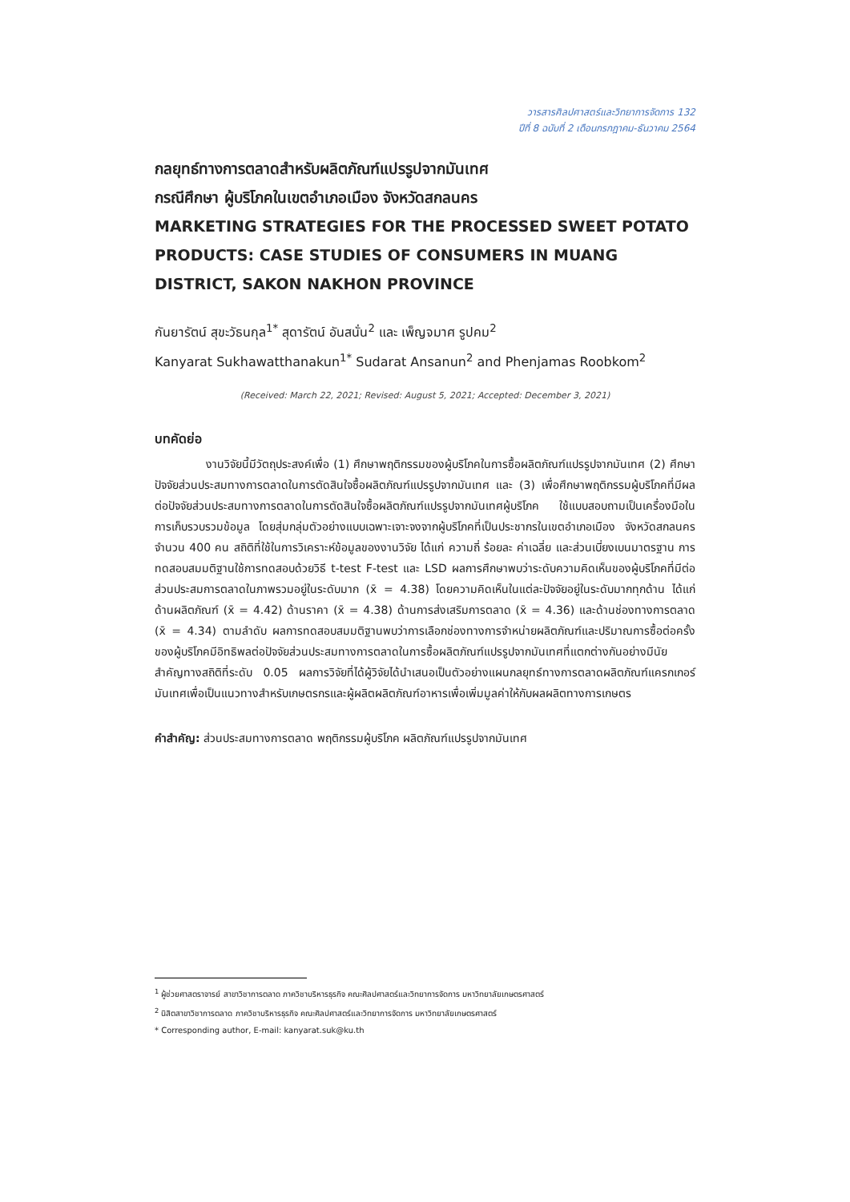วารสารศิลปศาสตร์และวิทยาการจัดการ 132
ปีที่ 8 ฉบับที่ 2 เดือนกรกฎาคม-ธันวาคม 2564
กลยุทธ์ทางการตลาดสำหรับผลิตภัณฑ์แปรรูปจากมันเทศ
กรณีศึกษา ผู้บริโภคในเขตอำเภอเมือง จังหวัดสกลนคร
MARKETING STRATEGIES FOR THE PROCESSED SWEET POTATO PRODUCTS: CASE STUDIES OF CONSUMERS IN MUANG DISTRICT, SAKON NAKHON PROVINCE
กันยารัตน์ สุขะวัธนกุล<sup>1*</sup> สุดารัตน์ อันสนั่น<sup>2</sup> และ เพ็ญจมาศ รูปคม<sup>2</sup>
Kanyarat Sukhawatthanakun<sup>1*</sup> Sudarat Ansanun<sup>2</sup> and Phenjamas Roobkom<sup>2</sup>
(Received: March 22, 2021; Revised: August 5, 2021; Accepted: December 3, 2021)
บทคัดย่อ
งานวิจัยนี้มีวัตถุประสงค์เพื่อ (1) ศึกษาพฤติกรรมของผู้บริโภคในการซื้อผลิตภัณฑ์แปรรูปจากมันเทศ (2) ศึกษาปัจจัยส่วนประสมทางการตลาดในการตัดสินใจซื้อผลิตภัณฑ์แปรรูปจากมันเทศ และ (3) เพื่อศึกษาพฤติกรรมผู้บริโภคที่มีผลต่อปัจจัยส่วนประสมทางการตลาดในการตัดสินใจซื้อผลิตภัณฑ์แปรรูปจากมันเทศผู้บริโภค ใช้แบบสอบถามเป็นเครื่องมือในการเก็บรวบรวมข้อมูล โดยสุ่มกลุ่มตัวอย่างแบบเฉพาะเจาะจงจากผู้บริโภคที่เป็นประชากรในเขตอำเภอเมือง จังหวัดสกลนคร จำนวน 400 คน สถิติที่ใช้ในการวิเคราะห์ข้อมูลของงานวิจัย ได้แก่ ความถี่ ร้อยละ ค่าเฉลี่ย และส่วนเบี่ยงเบนมาตรฐาน การทดสอบสมมติฐานใช้การทดสอบด้วยวิธี t-test F-test และ LSD ผลการศึกษาพบว่าระดับความคิดเห็นของผู้บริโภคที่มีต่อส่วนประสมการตลาดในภาพรวมอยู่ในระดับมาก (x̄ = 4.38) โดยความคิดเห็นในแต่ละปัจจัยอยู่ในระดับมากทุกด้าน ได้แก่ ด้านผลิตภัณฑ์ (x̄ = 4.42) ด้านราคา (x̄ = 4.38) ด้านการส่งเสริมการตลาด (x̄ = 4.36) และด้านช่องทางการตลาด (x̄ = 4.34) ตามลำดับ ผลการทดสอบสมมติฐานพบว่าการเลือกช่องทางการจำหน่ายผลิตภัณฑ์และปริมาณการซื้อต่อครั้งของผู้บริโภคมีอิทธิพลต่อปัจจัยส่วนประสมทางการตลาดในการซื้อผลิตภัณฑ์แปรรูปจากมันเทศที่แตกต่างกันอย่างมีนัยสำคัญทางสถิติที่ระดับ 0.05 ผลการวิจัยที่ได้ผู้วิจัยได้นำเสนอเป็นตัวอย่างแผนกลยุทธ์ทางการตลาดผลิตภัณฑ์แครกเกอร์มันเทศเพื่อเป็นแนวทางสำหรับเกษตรกรและผู้ผลิตผลิตภัณฑ์อาหารเพื่อเพิ่มมูลค่าให้กับผลผลิตทางการเกษตร
คำสำคัญ: ส่วนประสมทางการตลาด พฤติกรรมผู้บริโภค ผลิตภัณฑ์แปรรูปจากมันเทศ
<sup>1</sup> ผู้ช่วยศาสตราจารย์ สาขาวิชาการตลาด ภาควิชาบริหารธุรกิจ คณะศิลปศาสตร์และวิทยาการจัดการ มหาวิทยาลัยเกษตรศาสตร์
<sup>2</sup> นิสิตสาขาวิชาการตลาด ภาควิชาบริหารธุรกิจ คณะศิลปศาสตร์และวิทยาการจัดการ มหาวิทยาลัยเกษตรศาสตร์
* Corresponding author, E-mail: kanyarat.suk@ku.th